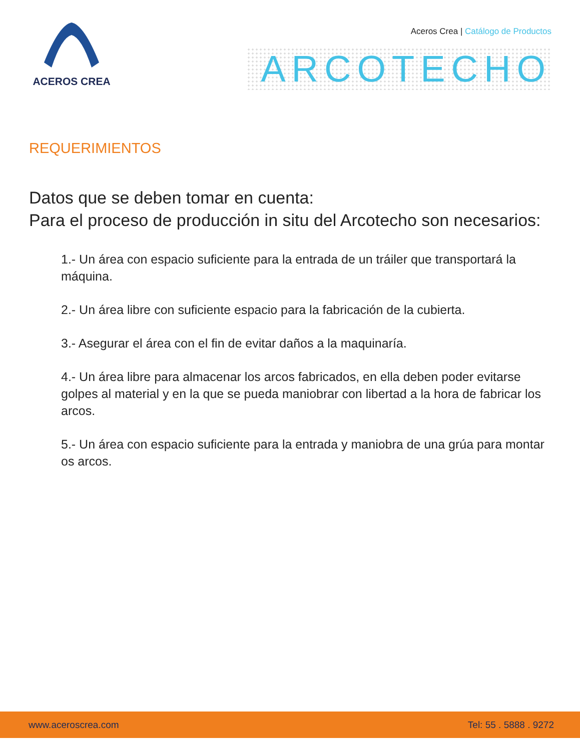ACEROS CREA
Aceros Crea | Catálogo de Productos
ARCOTECHO
REQUERIMIENTOS
Datos que se deben tomar en cuenta:
Para el proceso de producción in situ del Arcotecho son necesarios:
1.- Un área con espacio suficiente para la entrada de un tráiler que transportará la máquina.
2.- Un área libre con suficiente espacio para la fabricación de la cubierta.
3.- Asegurar el área con el fin de evitar daños a la maquinaría.
4.- Un área libre para almacenar los arcos fabricados, en ella deben poder evitarse golpes al material y en la que se pueda maniobrar con libertad a la hora de fabricar los arcos.
5.- Un área con espacio suficiente para la entrada y maniobra de una grúa para montar os arcos.
www.aceroscrea.com Tel: 55 . 5888 . 9272